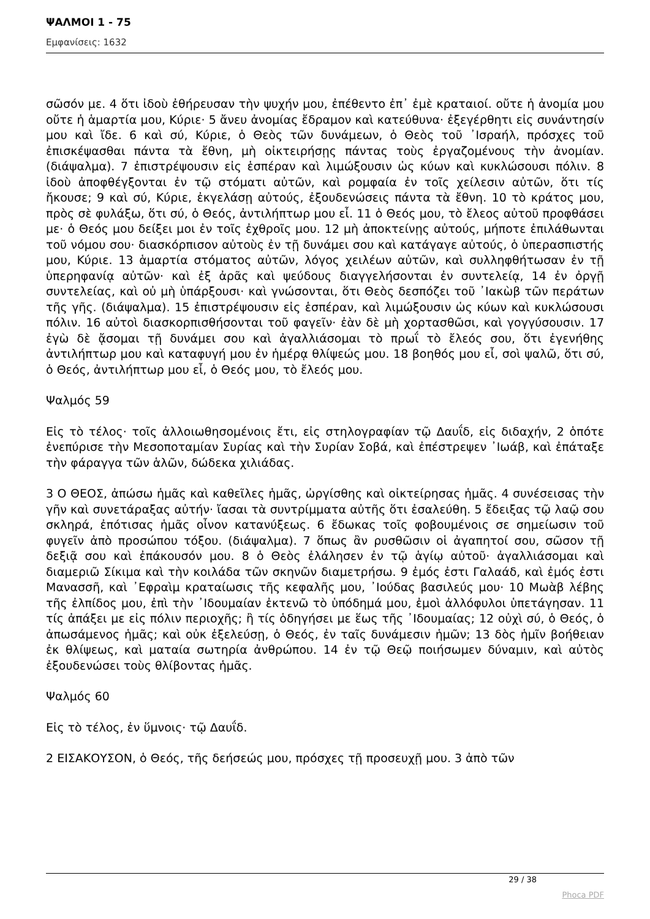ΨΑΛΜΟΙ 1 - 75
Εμφανίσεις: 1632
σῶσόν με. 4 ὅτι ἰδοὺ ἐθήρευσαν τὴν ψυχήν μου, ἐπέθεντο ἐπ᾿ ἐμὲ κραταιοί. οὔτε ἡ ἀνομία μου οὔτε ἡ ἁμαρτία μου, Κύριε· 5 ἄνευ ἀνομίας ἔδραμον καὶ κατεύθυνα· ἐξεγέρθητι εἰς συνάντησίν μου καὶ ἴδε. 6 καὶ σύ, Κύριε, ὁ Θεὸς τῶν δυνάμεων, ὁ Θεὸς τοῦ ᾿Ισραήλ, πρόσχες τοῦ ἐπισκέψασθαι πάντα τὰ ἔθνη, μὴ οἰκτειρήσῃς πάντας τοὺς ἐργαζομένους τὴν ἀνομίαν. (διάψαλμα). 7 ἐπιστρέψουσιν εἰς ἑσπέραν καὶ λιμώξουσιν ὡς κύων καὶ κυκλώσουσι πόλιν. 8 ἰδοὺ ἀποφθέγξονται ἐν τῷ στόματι αὐτῶν, καὶ ρομφαία ἐν τοῖς χείλεσιν αὐτῶν, ὅτι τίς ἤκουσε; 9 καὶ σύ, Κύριε, ἐκγελάσῃ αὐτούς, ἐξουδενώσεις πάντα τὰ ἔθνη. 10 τὸ κράτος μου, πρὸς σὲ φυλάξω, ὅτι σύ, ὁ Θεός, ἀντιλήπτωρ μου εἶ. 11 ὁ Θεός μου, τὸ ἔλεος αὐτοῦ προφθάσει με· ὁ Θεός μου δείξει μοι ἐν τοῖς ἐχθροῖς μου. 12 μὴ ἀποκτείνῃς αὐτούς, μήποτε ἐπιλάθωνται τοῦ νόμου σου· διασκόρπισον αὐτοὺς ἐν τῇ δυνάμει σου καὶ κατάγαγε αὐτούς, ὁ ὑπερασπιστής μου, Κύριε. 13 ἁμαρτία στόματος αὐτῶν, λόγος χειλέων αὐτῶν, καὶ συλληφθήτωσαν ἐν τῇ ὑπερηφανίᾳ αὐτῶν· καὶ ἐξ ἀρᾶς καὶ ψεύδους διαγγελήσονται ἐν συντελείᾳ, 14 ἐν ὀργῇ συντελείας, καὶ οὐ μὴ ὑπάρξουσι· καὶ γνώσονται, ὅτι Θεὸς δεσπόζει τοῦ ᾿Ιακὼβ τῶν περάτων τῆς γῆς. (διάψαλμα). 15 ἐπιστρέψουσιν εἰς ἑσπέραν, καὶ λιμώξουσιν ὡς κύων καὶ κυκλώσουσι πόλιν. 16 αὐτοὶ διασκορπισθήσονται τοῦ φαγεῖν· ἐὰν δὲ μὴ χορτασθῶσι, καὶ γογγύσουσιν. 17 ἐγὼ δὲ ᾄσομαι τῇ δυνάμει σου καὶ ἀγαλλιάσομαι τὸ πρωΐ τὸ ἔλεός σου, ὅτι ἐγενήθης ἀντιλήπτωρ μου καὶ καταφυγή μου ἐν ἡμέρᾳ θλίψεώς μου. 18 βοηθός μου εἶ, σοὶ ψαλῶ, ὅτι σύ, ὁ Θεός, ἀντιλήπτωρ μου εἶ, ὁ Θεός μου, τὸ ἔλεός μου.
Ψαλμός 59
Εἰς τὸ τέλος· τοῖς ἀλλοιωθησομένοις ἔτι, εἰς στηλογραφίαν τῷ Δαυΐδ, εἰς διδαχήν, 2 ὁπότε ἐνεπύρισε τὴν Μεσοποταμίαν Συρίας καὶ τὴν Συρίαν Σοβά, καὶ ἐπέστρεψεν ᾿Ιωάβ, καὶ ἐπάταξε τὴν φάραγγα τῶν ἁλῶν, δώδεκα χιλιάδας.
3 Ο ΘΕΟΣ, ἀπώσω ἡμᾶς καὶ καθεῖλες ἡμᾶς, ὠργίσθης καὶ οἰκτείρησας ἡμᾶς. 4 συνέσεισας τὴν γῆν καὶ συνετάραξας αὐτήν· ἴασαι τὰ συντρίμματα αὐτῆς ὅτι ἐσαλεύθη. 5 ἔδειξας τῷ λαῷ σου σκληρά, ἐπότισας ἡμᾶς οἶνον κατανύξεως. 6 ἔδωκας τοῖς φοβουμένοις σε σημείωσιν τοῦ φυγεῖν ἀπὸ προσώπου τόξου. (διάψαλμα). 7 ὅπως ἂν ρυσθῶσιν οἱ ἀγαπητοί σου, σῶσον τῇ δεξιᾷ σου καὶ ἐπάκουσόν μου. 8 ὁ Θεὸς ἐλάλησεν ἐν τῷ ἁγίῳ αὐτοῦ· ἀγαλλιάσομαι καὶ διαμεριῶ Σίκιμα καὶ τὴν κοιλάδα τῶν σκηνῶν διαμετρήσω. 9 ἐμός ἐστι Γαλαάδ, καὶ ἐμός ἐστι Μανασσῆ, καὶ ᾿Εφραὶμ κραταίωσις τῆς κεφαλῆς μου, ᾿Ιούδας βασιλεύς μου· 10 Μωὰβ λέβης τῆς ἐλπίδος μου, ἐπὶ τὴν ᾿Ιδουμαίαν ἐκτενῶ τὸ ὑπόδημά μου, ἐμοὶ ἀλλόφυλοι ὑπετάγησαν. 11 τίς ἀπάξει με εἰς πόλιν περιοχῆς; ἢ τίς ὁδηγήσει με ἕως τῆς ᾿Ιδουμαίας; 12 οὐχὶ σύ, ὁ Θεός, ὁ ἀπωσάμενος ἡμᾶς; καὶ οὐκ ἐξελεύσῃ, ὁ Θεός, ἐν ταῖς δυνάμεσιν ἡμῶν; 13 δὸς ἡμῖν βοήθειαν ἐκ θλίψεως, καὶ ματαία σωτηρία ἀνθρώπου. 14 ἐν τῷ Θεῷ ποιήσωμεν δύναμιν, καὶ αὐτὸς ἐξουδενώσει τοὺς θλίβοντας ἡμᾶς.
Ψαλμός 60
Εἰς τὸ τέλος, ἐν ὕμνοις· τῷ Δαυΐδ.
2 ΕΙΣΑΚΟΥΣΟΝ, ὁ Θεός, τῆς δεήσεώς μου, πρόσχες τῇ προσευχῇ μου. 3 ἀπὸ τῶν
29 / 38
Phoca PDF